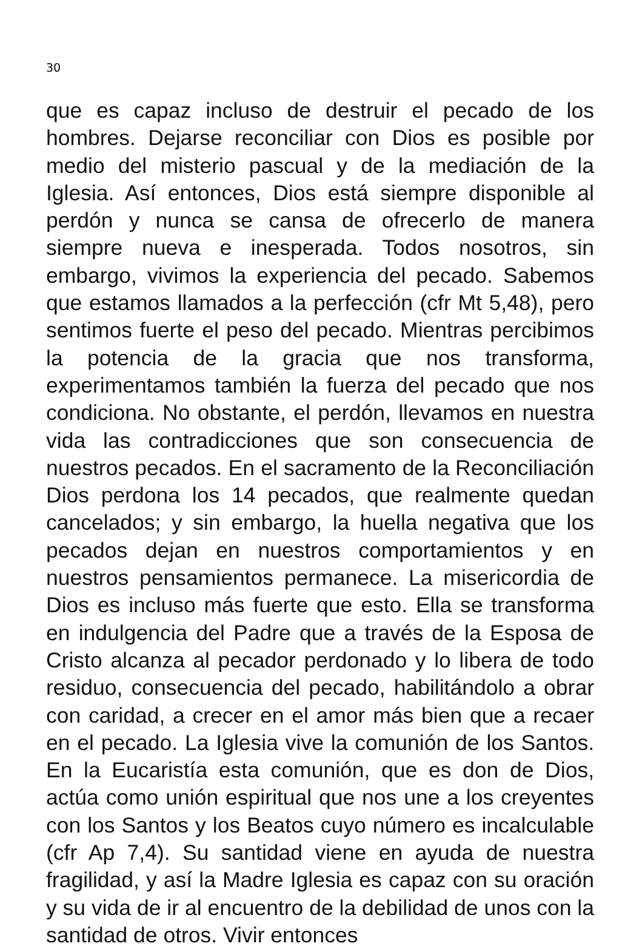30
que es capaz incluso de destruir el pecado de los hombres. Dejarse reconciliar con Dios es posible por medio del misterio pascual y de la mediación de la Iglesia. Así entonces, Dios está siempre disponible al perdón y nunca se cansa de ofrecerlo de manera siempre nueva e inesperada. Todos nosotros, sin embargo, vivimos la experiencia del pecado. Sabemos que estamos llamados a la perfección (cfr Mt 5,48), pero sentimos fuerte el peso del pecado. Mientras percibimos la potencia de la gracia que nos transforma, experimentamos también la fuerza del pecado que nos condiciona. No obstante, el perdón, llevamos en nuestra vida las contradicciones que son consecuencia de nuestros pecados. En el sacramento de la Reconciliación Dios perdona los 14 pecados, que realmente quedan cancelados; y sin embargo, la huella negativa que los pecados dejan en nuestros comportamientos y en nuestros pensamientos permanece. La misericordia de Dios es incluso más fuerte que esto. Ella se transforma en indulgencia del Padre que a través de la Esposa de Cristo alcanza al pecador perdonado y lo libera de todo residuo, consecuencia del pecado, habilitándolo a obrar con caridad, a crecer en el amor más bien que a recaer en el pecado. La Iglesia vive la comunión de los Santos. En la Eucaristía esta comunión, que es don de Dios, actúa como unión espiritual que nos une a los creyentes con los Santos y los Beatos cuyo número es incalculable (cfr Ap 7,4). Su santidad viene en ayuda de nuestra fragilidad, y así la Madre Iglesia es capaz con su oración y su vida de ir al encuentro de la debilidad de unos con la santidad de otros. Vivir entonces